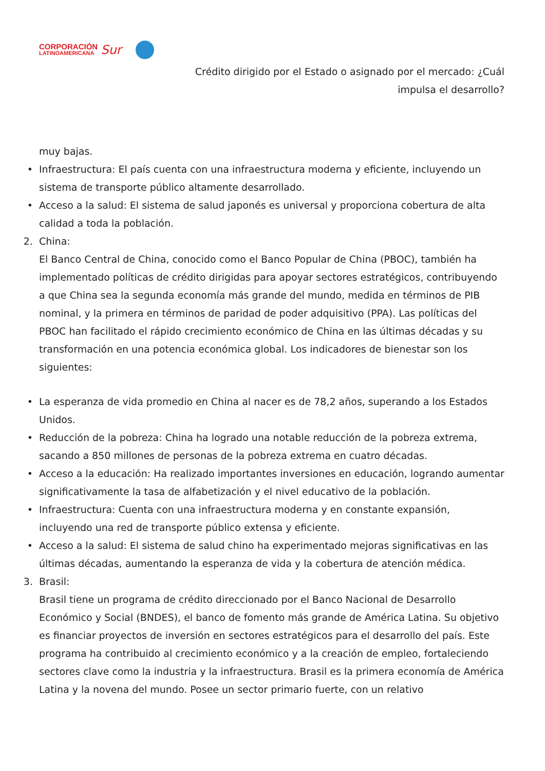CORPORACIÓN
LATINOAMERICANA
Sur
Crédito dirigido por el Estado o asignado por el mercado: ¿Cuál
impulsa el desarrollo?
muy bajas.
•
Infraestructura: El país cuenta con una infraestructura moderna y eficiente, incluyendo un sistema de transporte público altamente desarrollado.
•
Acceso a la salud: El sistema de salud japonés es universal y proporciona cobertura de alta calidad a toda la población.
2.
China:
El Banco Central de China, conocido como el Banco Popular de China (PBOC), también ha implementado políticas de crédito dirigidas para apoyar sectores estratégicos, contribuyendo a que China sea la segunda economía más grande del mundo, medida en términos de PIB nominal, y la primera en términos de paridad de poder adquisitivo (PPA). Las políticas del PBOC han facilitado el rápido crecimiento económico de China en las últimas décadas y su transformación en una potencia económica global. Los indicadores de bienestar son los siguientes:
•
La esperanza de vida promedio en China al nacer es de 78,2 años, superando a los Estados Unidos.
•
Reducción de la pobreza: China ha logrado una notable reducción de la pobreza extrema, sacando a 850 millones de personas de la pobreza extrema en cuatro décadas.
•
Acceso a la educación: Ha realizado importantes inversiones en educación, logrando aumentar significativamente la tasa de alfabetización y el nivel educativo de la población.
•
Infraestructura: Cuenta con una infraestructura moderna y en constante expansión, incluyendo una red de transporte público extensa y eficiente.
•
Acceso a la salud: El sistema de salud chino ha experimentado mejoras significativas en las últimas décadas, aumentando la esperanza de vida y la cobertura de atención médica.
3.
Brasil:
Brasil tiene un programa de crédito direccionado por el Banco Nacional de Desarrollo Económico y Social (BNDES), el banco de fomento más grande de América Latina. Su objetivo es financiar proyectos de inversión en sectores estratégicos para el desarrollo del país. Este programa ha contribuido al crecimiento económico y a la creación de empleo, fortaleciendo sectores clave como la industria y la infraestructura. Brasil es la primera economía de América Latina y la novena del mundo. Posee un sector primario fuerte, con un relativo